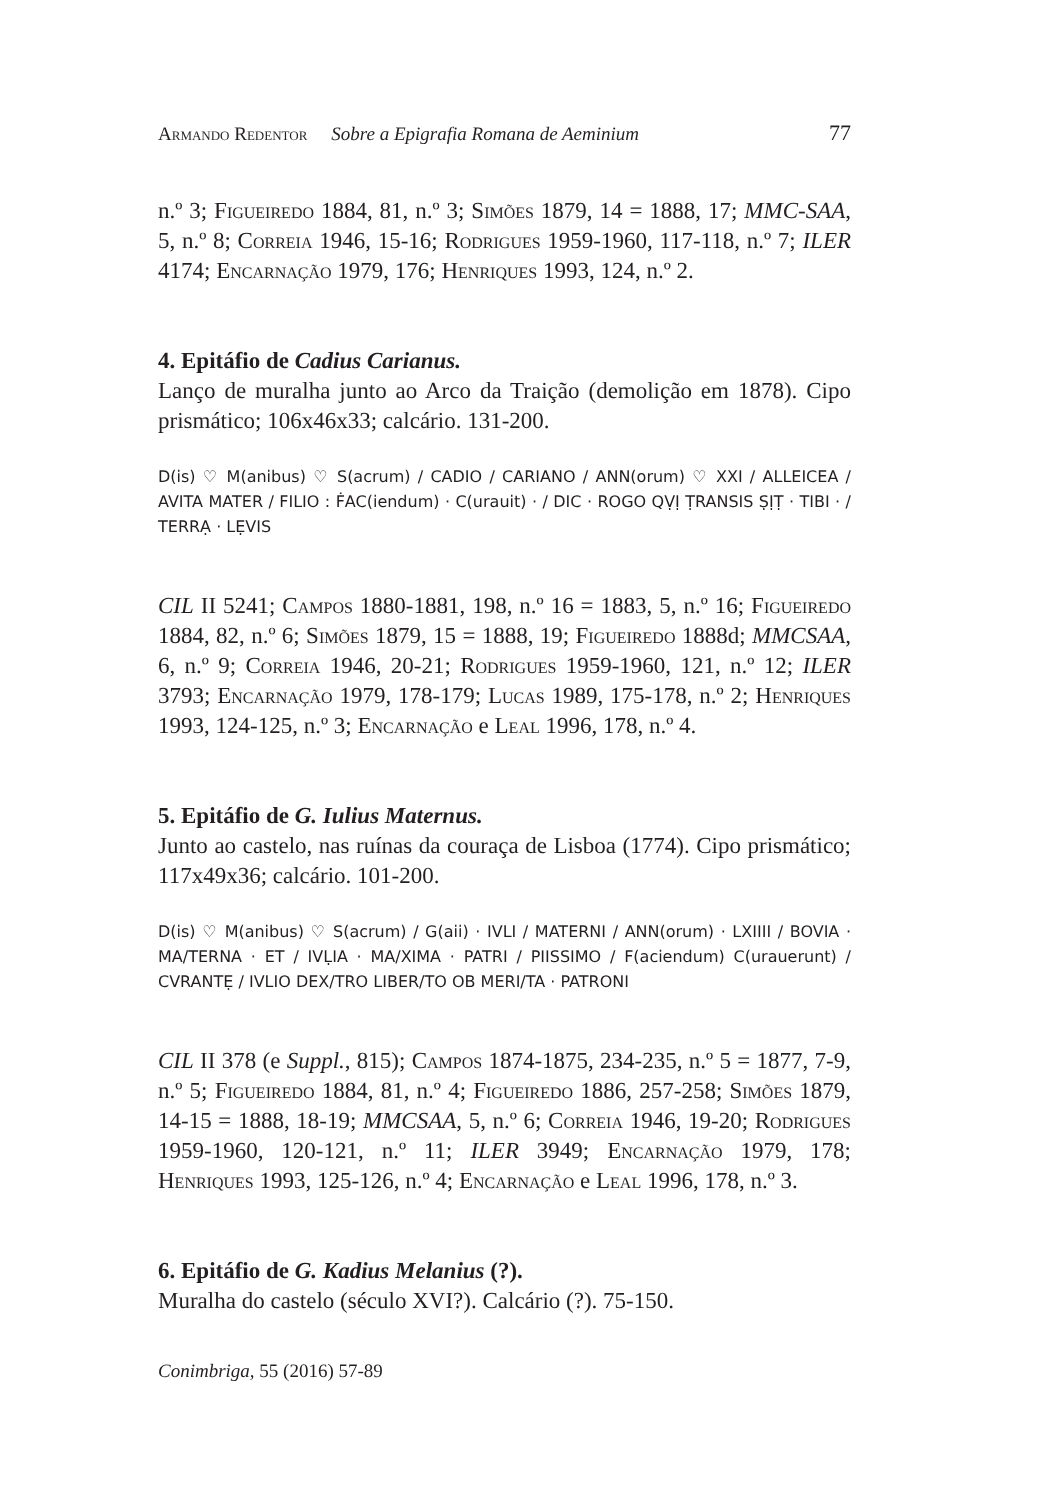Armando Redentor Sobre a Epigrafia Romana de Aeminium 77
n.º 3; Figueiredo 1884, 81, n.º 3; Simões 1879, 14 = 1888, 17; MMC-SAA, 5, n.º 8; Correia 1946, 15-16; Rodrigues 1959-1960, 117-118, n.º 7; ILER 4174; Encarnação 1979, 176; Henriques 1993, 124, n.º 2.
4. Epitáfio de Cadius Carianus.
Lanço de muralha junto ao Arco da Traição (demolição em 1878). Cipo prismático; 106x46x33; calcário. 131-200.
D(is) ♡ M(anibus) ♡ S(acrum) / CADIO / CARIANO / ANN(orum) ♡ XXI / ALLEICEA / AVITA MATER / FILIO : ḞAC(iendum) · C(urauit) · / DIC · ROGO QṾỊ ṬRANSIS ṢỊṬ · TIBI · / TERRẠ · LẸVIS
CIL II 5241; Campos 1880-1881, 198, n.º 16 = 1883, 5, n.º 16; Figueiredo 1884, 82, n.º 6; Simões 1879, 15 = 1888, 19; Figueiredo 1888d; MMCSAA, 6, n.º 9; Correia 1946, 20-21; Rodrigues 1959-1960, 121, n.º 12; ILER 3793; Encarnação 1979, 178-179; Lucas 1989, 175-178, n.º 2; Henriques 1993, 124-125, n.º 3; Encarnação e Leal 1996, 178, n.º 4.
5. Epitáfio de G. Iulius Maternus.
Junto ao castelo, nas ruínas da couraça de Lisboa (1774). Cipo prismático; 117x49x36; calcário. 101-200.
D(is) ♡ M(anibus) ♡ S(acrum) / G(aii) · IVLI / MATERNI / ANN(orum) · LXIIII / BOVIA · MA/TERNA · ET / IVḶIA · MA/XIMA · PATRI / PIISSIMO / F(aciendum) C(urauerunt) / CVRANTẸ / IVLIO DEX/TRO LIBER/TO OB MERI/TA · PATRONI
CIL II 378 (e Suppl., 815); Campos 1874-1875, 234-235, n.º 5 = 1877, 7-9, n.º 5; Figueiredo 1884, 81, n.º 4; Figueiredo 1886, 257-258; Simões 1879, 14-15 = 1888, 18-19; MMCSAA, 5, n.º 6; Correia 1946, 19-20; Rodrigues 1959-1960, 120-121, n.º 11; ILER 3949; Encarnação 1979, 178; Henriques 1993, 125-126, n.º 4; Encarnação e Leal 1996, 178, n.º 3.
6. Epitáfio de G. Kadius Melanius (?).
Muralha do castelo (século XVI?). Calcário (?). 75-150.
Conimbriga, 55 (2016) 57-89